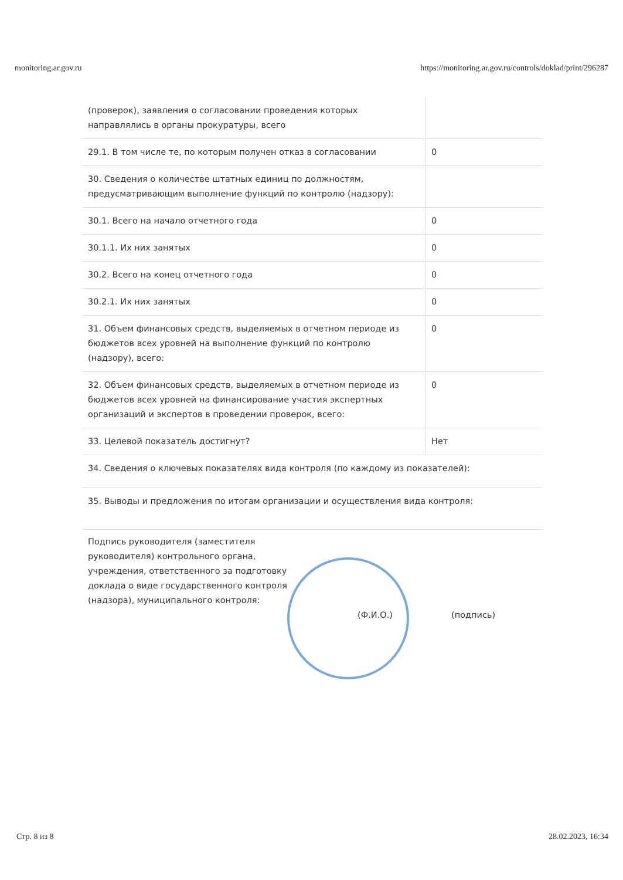monitoring.ar.gov.ru https://monitoring.ar.gov.ru/controls/doklad/print/296287
| (проверок), заявления о согласовании проведения которых направлялись в органы прокуратуры, всего | |
| 29.1. В том числе те, по которым получен отказ в согласовании | 0 |
| 30. Сведения о количестве штатных единиц по должностям, предусматривающим выполнение функций по контролю (надзору): | |
| 30.1. Всего на начало отчетного года | 0 |
| 30.1.1. Их них занятых | 0 |
| 30.2. Всего на конец отчетного года | 0 |
| 30.2.1. Их них занятых | 0 |
| 31. Объем финансовых средств, выделяемых в отчетном периоде из бюджетов всех уровней на выполнение функций по контролю (надзору), всего: | 0 |
| 32. Объем финансовых средств, выделяемых в отчетном периоде из бюджетов всех уровней на финансирование участия экспертных организаций и экспертов в проведении проверок, всего: | 0 |
| 33. Целевой показатель достигнут? | Нет |
| 34. Сведения о ключевых показателях вида контроля (по каждому из показателей): | |
| 35. Выводы и предложения по итогам организации и осуществления вида контроля: | |
Подпись руководителя (заместителя руководителя) контрольного органа, учреждения, ответственного за подготовку доклада о виде государственного контроля (надзора), муниципального контроля:
(Ф.И.О.) (подпись)
Стр. 8 из 8 28.02.2023, 16:34